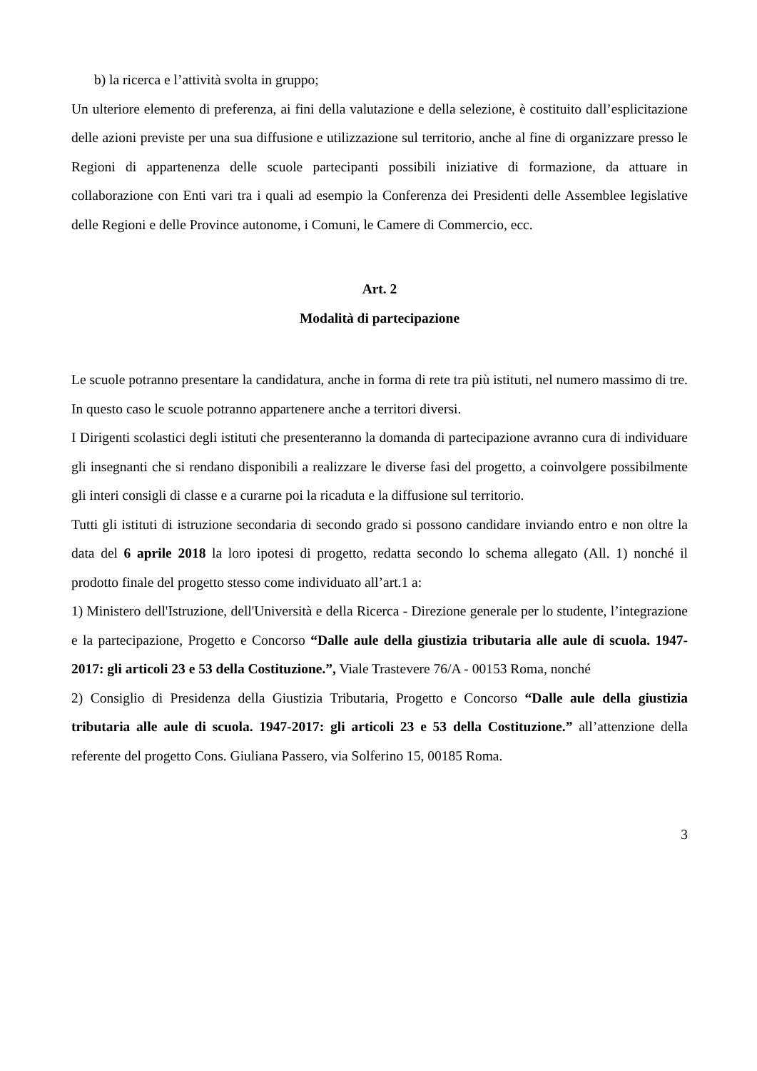b) la ricerca e l’attività svolta in gruppo;
Un ulteriore elemento di preferenza, ai fini della valutazione e della selezione, è costituito dall’esplicitazione delle azioni previste per una sua diffusione e utilizzazione sul territorio, anche al fine di organizzare presso le Regioni di appartenenza delle scuole partecipanti possibili iniziative di formazione, da attuare in collaborazione con Enti vari tra i quali ad esempio la Conferenza dei Presidenti delle Assemblee legislative delle Regioni e delle Province autonome, i Comuni, le Camere di Commercio, ecc.
Art. 2
Modalità di partecipazione
Le scuole potranno presentare la candidatura, anche in forma di rete tra più istituti, nel numero massimo di tre. In questo caso le scuole potranno appartenere anche a territori diversi.
I Dirigenti scolastici degli istituti che presenteranno la domanda di partecipazione avranno cura di individuare gli insegnanti che si rendano disponibili a realizzare le diverse fasi del progetto, a coinvolgere possibilmente gli interi consigli di classe e a curarne poi la ricaduta e la diffusione sul territorio.
Tutti gli istituti di istruzione secondaria di secondo grado si possono candidare inviando entro e non oltre la data del 6 aprile 2018 la loro ipotesi di progetto, redatta secondo lo schema allegato (All. 1) nonché il prodotto finale del progetto stesso come individuato all’art.1 a:
1) Ministero dell'Istruzione, dell'Università e della Ricerca - Direzione generale per lo studente, l’integrazione e la partecipazione, Progetto e Concorso “Dalle aule della giustizia tributaria alle aule di scuola. 1947-2017: gli articoli 23 e 53 della Costituzione.”, Viale Trastevere 76/A - 00153 Roma, nonché
2) Consiglio di Presidenza della Giustizia Tributaria, Progetto e Concorso “Dalle aule della giustizia tributaria alle aule di scuola. 1947-2017: gli articoli 23 e 53 della Costituzione.” all’attenzione della referente del progetto Cons. Giuliana Passero, via Solferino 15, 00185 Roma.
3